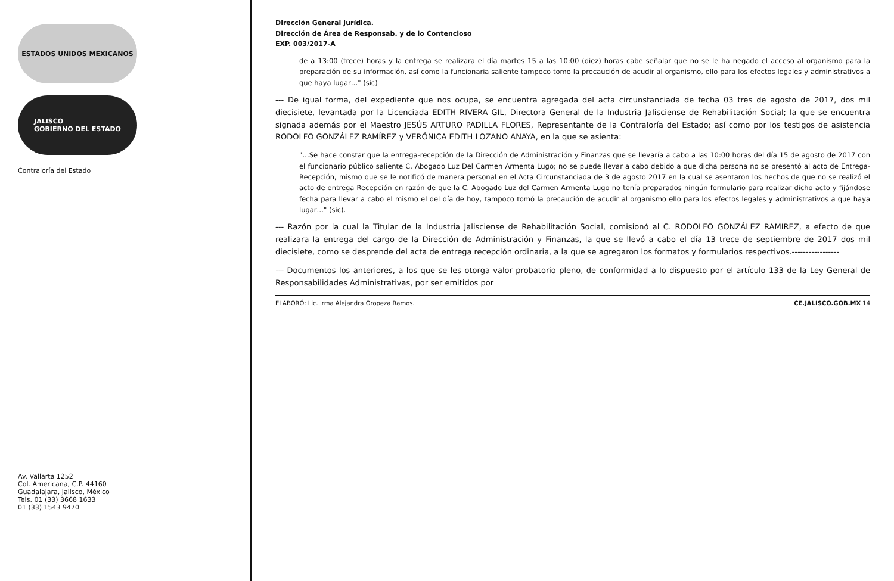ESTADOS UNIDOS MEXICANOS
JALISCO
GOBIERNO DEL ESTADO
Contraloría del Estado
Av. Vallarta 1252
Col. Americana, C.P. 44160
Guadalajara, Jalisco, México
Tels. 01 (33) 3668 1633
01 (33) 1543 9470
Dirección General Jurídica.
Dirección de Área de Responsab. y de lo Contencioso
EXP. 003/2017-A
de a 13:00 (trece) horas y la entrega se realizara el día martes 15 a las 10:00 (diez) horas cabe señalar que no se le ha negado el acceso al organismo para la preparación de su información, así como la funcionaria saliente tampoco tomo la precaución de acudir al organismo, ello para los efectos legales y administrativos a que haya lugar…" (sic)
--- De igual forma, del expediente que nos ocupa, se encuentra agregada del acta circunstanciada de fecha 03 tres de agosto de 2017, dos mil diecisiete, levantada por la Licenciada EDITH RIVERA GIL, Directora General de la Industria Jalisciense de Rehabilitación Social; la que se encuentra signada además por el Maestro JESÚS ARTURO PADILLA FLORES, Representante de la Contraloría del Estado; así como por los testigos de asistencia RODOLFO GONZÁLEZ RAMÍREZ y VERÓNICA EDITH LOZANO ANAYA, en la que se asienta:
"…Se hace constar que la entrega-recepción de la Dirección de Administración y Finanzas que se llevaría a cabo a las 10:00 horas del día 15 de agosto de 2017 con el funcionario público saliente C. Abogado Luz Del Carmen Armenta Lugo; no se puede llevar a cabo debido a que dicha persona no se presentó al acto de Entrega-Recepción, mismo que se le notificó de manera personal en el Acta Circunstanciada de 3 de agosto 2017 en la cual se asentaron los hechos de que no se realizó el acto de entrega Recepción en razón de que la C. Abogado Luz del Carmen Armenta Lugo no tenía preparados ningún formulario para realizar dicho acto y fijándose fecha para llevar a cabo el mismo el del día de hoy, tampoco tomó la precaución de acudir al organismo ello para los efectos legales y administrativos a que haya lugar…" (sic).
--- Razón por la cual la Titular de la Industria Jalisciense de Rehabilitación Social, comisionó al C. RODOLFO GONZÁLEZ RAMIREZ, a efecto de que realizara la entrega del cargo de la Dirección de Administración y Finanzas, la que se llevó a cabo el día 13 trece de septiembre de 2017 dos mil diecisiete, como se desprende del acta de entrega recepción ordinaria, a la que se agregaron los formatos y formularios respectivos.-----------------
--- Documentos los anteriores, a los que se les otorga valor probatorio pleno, de conformidad a lo dispuesto por el artículo 133 de la Ley General de Responsabilidades Administrativas, por ser emitidos por
ELABORÓ: Lic. Irma Alejandra Oropeza Ramos. CE.JALISCO.GOB.MX 14